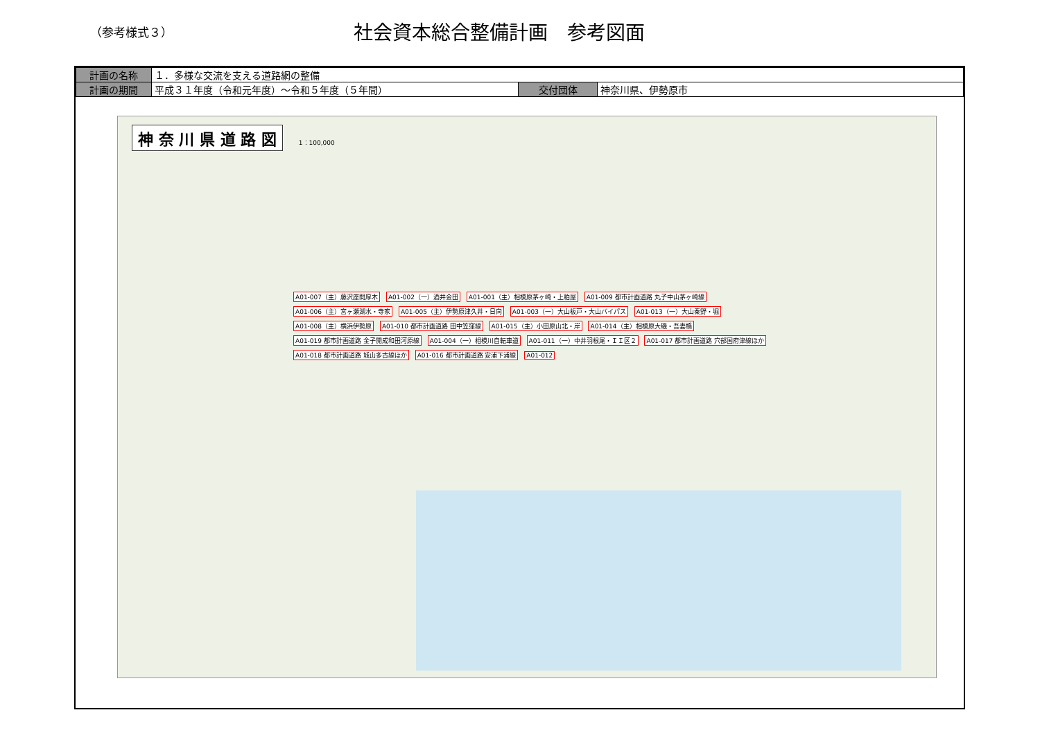（参考様式３）
社会資本総合整備計画　参考図面
| 計画の名称 | １．多様な交流を支える道路網の整備 | | |
| 計画の期間 | 平成３１年度（令和元年度）～令和５年度（５年間） | 交付団体 | 神奈川県、伊勢原市 |
神 奈 川 県 道 路 図
1：100,000
A01-007（主）藤沢座間厚木 A01-002（一）酒井金田 A01-001（主）相模原茅ヶ崎・上粕屋 A01-009 都市計画道路 丸子中山茅ヶ崎線 A01-006（主）宮ヶ瀬湖水・寺家 A01-005（主）伊勢原津久井・日向 A01-003（一）大山板戸・大山バイパス A01-013（一）大山秦野・堀 A01-008（主）横浜伊勢原 A01-010 都市計画道路 田中笠窪線 A01-015（主）小田原山北・岸 A01-014（主）相模原大磯・吾妻橋 A01-019 都市計画道路 金子開成和田河原線 A01-004（一）相模川自転車道 A01-011（一）中井羽根尾・ＩＩ区２ A01-017 都市計画道路 穴部国府津線ほか A01-018 都市計画道路 城山多古線ほか A01-016 都市計画道路 安浦下浦線 A01-012